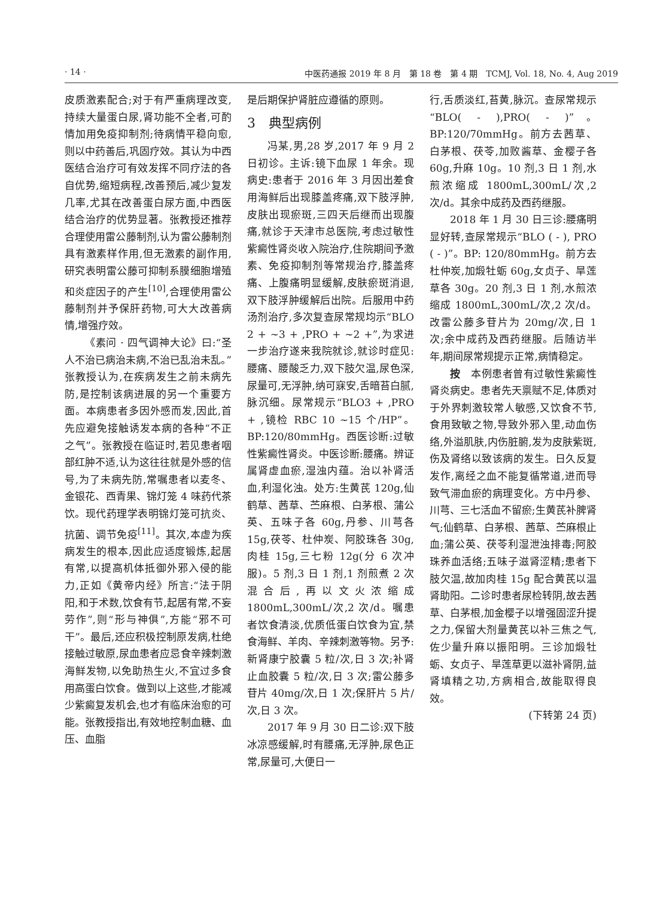· 14 · 中医药通报 2019 年 8 月　第 18 卷　第 4 期　TCMJ, Vol. 18, No. 4, Aug 2019
皮质激素配合;对于有严重病理改变,持续大量蛋白尿,肾功能不全者,可酌情加用免疫抑制剂;待病情平稳向愈,则以中药善后,巩固疗效。其认为中西医结合治疗可有效发挥不同疗法的各自优势,缩短病程,改善预后,减少复发几率,尤其在改善蛋白尿方面,中西医结合治疗的优势显著。张教授还推荐合理使用雷公藤制剂,认为雷公藤制剂具有激素样作用,但无激素的副作用,研究表明雷公藤可抑制系膜细胞增殖和炎症因子的产生<sup>[10]</sup>,合理使用雷公藤制剂并予保肝药物,可大大改善病情,增强疗效。
《素问 · 四气调神大论》曰:“圣人不治已病治未病,不治已乱治未乱。”张教授认为,在疾病发生之前未病先防,是控制该病进展的另一个重要方面。本病患者多因外感而发,因此,首先应避免接触诱发本病的各种“不正之气”。张教授在临证时,若见患者咽部红肿不适,认为这往往就是外感的信号,为了未病先防,常嘱患者以麦冬、金银花、西青果、锦灯笼 4 味药代茶饮。现代药理学表明锦灯笼可抗炎、抗菌、调节免疫<sup>[11]</sup>。其次,本虚为疾病发生的根本,因此应适度锻炼,起居有常,以提高机体抵御外邪入侵的能力,正如《黄帝内经》所言:“法于阴阳,和于术数,饮食有节,起居有常,不妄劳作”,则“形与神俱”,方能“邪不可干”。最后,还应积极控制原发病,杜绝接触过敏原,尿血患者应忌食辛辣刺激海鲜发物,以免助热生火,不宜过多食用高蛋白饮食。做到以上这些,才能减少紫癜复发机会,也才有临床治愈的可能。张教授指出,有效地控制血糖、血压、血脂
是后期保护肾脏应遵循的原则。
3　典型病例
冯某,男,28 岁,2017 年 9 月 2 日初诊。主诉:镜下血尿 1 年余。现病史:患者于 2016 年 3 月因出差食用海鲜后出现膝盖疼痛,双下肢浮肿,皮肤出现瘀斑,三四天后继而出现腹痛,就诊于天津市总医院,考虑过敏性紫癜性肾炎收入院治疗,住院期间予激素、免疫抑制剂等常规治疗,膝盖疼痛、上腹痛明显缓解,皮肤瘀斑消退,双下肢浮肿缓解后出院。后服用中药汤剂治疗,多次复查尿常规均示“BLO 2 + ~3 + ,PRO + ~2 +”,为求进一步治疗遂来我院就诊,就诊时症见:腰痛、腰酸乏力,双下肢欠温,尿色深,尿量可,无浮肿,纳可寐安,舌暗苔白腻,脉沉细。尿常规示“BLO3 + ,PRO + ,镜检 RBC 10 ~15 个/HP”。BP:120/80mmHg。西医诊断:过敏性紫癜性肾炎。中医诊断:腰痛。辨证属肾虚血瘀,湿浊内蕴。治以补肾活血,利湿化浊。处方:生黄芪 120g,仙鹤草、茜草、苎麻根、白茅根、蒲公英、五味子各 60g,丹参、川芎各 15g,茯苓、杜仲炭、阿胶珠各 30g,肉桂 15g,三七粉 12g(分 6 次冲服)。5 剂,3 日 1 剂,1 剂煎煮 2 次混合后,再以文火浓缩成 1800mL,300mL/次,2 次/d。嘱患者饮食清淡,优质低蛋白饮食为宜,禁食海鲜、羊肉、辛辣刺激等物。另予:新肾康宁胶囊 5 粒/次,日 3 次;补肾止血胶囊 5 粒/次,日 3 次;雷公藤多苷片 40mg/次,日 1 次;保肝片 5 片/次,日 3 次。
2017 年 9 月 30 日二诊:双下肢冰凉感缓解,时有腰痛,无浮肿,尿色正常,尿量可,大便日一
行,舌质淡红,苔黄,脉沉。查尿常规示“BLO( - ),PRO( - )”。BP:120/70mmHg。前方去茜草、白茅根、茯苓,加败酱草、金樱子各 60g,升麻 10g。10 剂,3 日 1 剂,水煎浓缩成 1800mL,300mL/次,2 次/d。其余中成药及西药继服。
2018 年 1 月 30 日三诊:腰痛明显好转,查尿常规示“BLO ( - ), PRO ( - )”。BP: 120/80mmHg。前方去杜仲炭,加煅牡蛎 60g,女贞子、旱莲草各 30g。20 剂,3 日 1 剂,水煎浓缩成 1800mL,300mL/次,2 次/d。改雷公藤多苷片为 20mg/次,日 1 次;余中成药及西药继服。后随访半年,期间尿常规提示正常,病情稳定。
按　本例患者曾有过敏性紫癜性肾炎病史。患者先天禀赋不足,体质对于外界刺激较常人敏感,又饮食不节,食用致敏之物,导致外邪入里,动血伤络,外溢肌肤,内伤脏腑,发为皮肤紫斑,伤及肾络以致该病的发生。日久反复发作,离经之血不能复循常道,进而导致气滞血瘀的病理变化。方中丹参、川芎、三七活血不留瘀;生黄芪补脾肾气;仙鹤草、白茅根、茜草、苎麻根止血;蒲公英、茯苓利湿泄浊排毒;阿胶珠养血活络;五味子滋肾涩精;患者下肢欠温,故加肉桂 15g 配合黄芪以温肾助阳。二诊时患者尿检转阴,故去茜草、白茅根,加金樱子以增强固涩升提之力,保留大剂量黄芪以补三焦之气,佐少量升麻以振阳明。三诊加煅牡蛎、女贞子、旱莲草更以滋补肾阴,益肾填精之功,方病相合,故能取得良效。
(下转第 24 页)